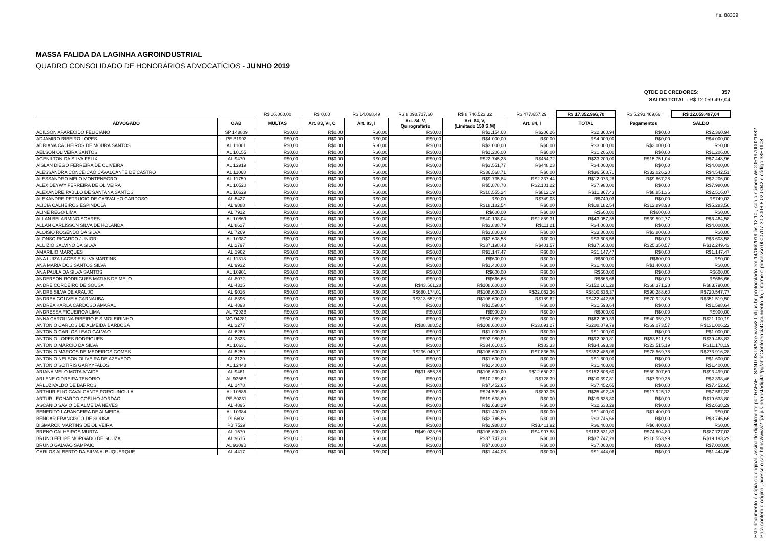fls. 88309
MASSA FALIDA DA LAGINHA AGROINDUSTRIAL
QUADRO CONSOLIDADO DE HONORÁRIOS ADVOCATÍCIOS - JUNHO 2019
QTDE DE CREDORES: 357
SALDO TOTAL : R$ 12.059.497,04
| | | R$ 16.000,00 | R$ 0,00 | R$ 14.068,49 | R$ 8.098.717,60 | R$ 8.746.523,32 | R$ 477.657,29 | R$ 17.352.966,70 | R$ 5.293.469,66 | R$ 12.059.497,04 |
| ADVOGADO | OAB | MULTAS | Art. 83, VI, C | Art. 83, I | Art. 84, V, Quirografário | Art. 84, V, (Limitado 150 S.M) | Art. 84, I | TOTAL | Pagamentos | SALDO |
| ADILSON APARECIDO FELICIANO | SP 148809 | R$0,00 | R$0,00 | R$0,00 | R$0,00 | R$2.154,68 | R$206,26 | R$2.360,94 | R$0,00 | R$2.360,94 |
| ADJAMIRO RIBEIRO LOPES | PE 31992 | R$0,00 | R$0,00 | R$0,00 | R$0,00 | R$4.000,00 | R$0,00 | R$4.000,00 | R$0,00 | R$4.000,00 |
| ADRIANA CALHEIROS DE MOURA SANTOS | AL 11061 | R$0,00 | R$0,00 | R$0,00 | R$0,00 | R$3.000,00 | R$0,00 | R$3.000,00 | R$3.000,00 | R$0,00 |
| AELSON OLIVEIRA SANTOS | AL 10155 | R$0,00 | R$0,00 | R$0,00 | R$0,00 | R$1.206,00 | R$0,00 | R$1.206,00 | R$0,00 | R$1.206,00 |
| AGENILTON DA SILVA FELIX | AL 9470 | R$0,00 | R$0,00 | R$0,00 | R$0,00 | R$22.745,28 | R$454,72 | R$23.200,00 | R$15.751,04 | R$7.448,96 |
| AISLAN DIEGO FERREIRA DE OLIVEIRA | AL 12919 | R$0,00 | R$0,00 | R$0,00 | R$0,00 | R$3.551,77 | R$448,23 | R$4.000,00 | R$0,00 | R$4.000,00 |
| ALESSANDRA CONCEICAO CAVALCANTE DE CASTRO | AL 11068 | R$0,00 | R$0,00 | R$0,00 | R$0,00 | R$36.568,71 | R$0,00 | R$36.568,71 | R$32.026,20 | R$4.542,51 |
| ALESSANDRO MELO MONTENEGRO | AL 11759 | R$0,00 | R$0,00 | R$0,00 | R$0,00 | R$9.735,84 | R$2.337,44 | R$12.073,28 | R$9.867,28 | R$2.206,00 |
| ALEX DEYWY FERREIRA DE OLIVEIRA | AL 10520 | R$0,00 | R$0,00 | R$0,00 | R$0,00 | R$5.878,78 | R$2.101,22 | R$7.980,00 | R$0,00 | R$7.980,00 |
| ALEXANDRE PABLLO DE SANTANA SANTOS | AL 10629 | R$0,00 | R$0,00 | R$0,00 | R$0,00 | R$10.555,24 | R$812,19 | R$11.367,43 | R$8.851,36 | R$2.516,07 |
| ALEXANDRE PETRUCIO DE CARVALHO CARDOSO | AL 5427 | R$0,00 | R$0,00 | R$0,00 | R$0,00 | R$0,00 | R$749,03 | R$749,03 | R$0,00 | R$749,03 |
| ALICIA CALHEIROS ESPINDOLA | AL 9888 | R$0,00 | R$0,00 | R$0,00 | R$0,00 | R$18.182,54 | R$0,00 | R$18.182,54 | R$12.898,98 | R$5.283,56 |
| ALINE REGO LIMA | AL 7912 | R$0,00 | R$0,00 | R$0,00 | R$0,00 | R$600,00 | R$0,00 | R$600,00 | R$600,00 | R$0,00 |
| ALLAN BELARMINO SOARES | AL 10869 | R$0,00 | R$0,00 | R$0,00 | R$0,00 | R$40.198,04 | R$2.859,31 | R$43.057,35 | R$39.592,77 | R$3.464,58 |
| ALLAN CARLISSON SILVA DE HOLANDA | AL 8627 | R$0,00 | R$0,00 | R$0,00 | R$0,00 | R$3.888,79 | R$111,21 | R$4.000,00 | R$0,00 | R$4.000,00 |
| ALOISIO ROSENDO DA SILVA | AL 7269 | R$0,00 | R$0,00 | R$0,00 | R$0,00 | R$3.800,00 | R$0,00 | R$3.800,00 | R$3.800,00 | R$0,00 |
| ALONSO RICARDO JUNIOR | AL 10387 | R$0,00 | R$0,00 | R$0,00 | R$0,00 | R$3.608,58 | R$0,00 | R$3.608,58 | R$0,00 | R$3.608,58 |
| ALUIZIO SALVINO DA SILVA | AL 2797 | R$0,00 | R$0,00 | R$0,00 | R$0,00 | R$37.198,43 | R$401,57 | R$37.600,00 | R$25.350,57 | R$12.249,43 |
| AMARILIO MARQUES | AL 1962 | R$0,00 | R$0,00 | R$0,00 | R$0,00 | R$1.147,47 | R$0,00 | R$1.147,47 | R$0,00 | R$1.147,47 |
| ANA LUIZA LAGES E SILVA MARTINS | AL 11318 | R$0,00 | R$0,00 | R$0,00 | R$0,00 | R$600,00 | R$0,00 | R$600,00 | R$600,00 | R$0,00 |
| ANA MARIA DOS SANTOS SILVA | AL 9932 | R$0,00 | R$0,00 | R$0,00 | R$0,00 | R$1.400,00 | R$0,00 | R$1.400,00 | R$1.400,00 | R$0,00 |
| ANA PAULA DA SILVA SANTOS | AL 10901 | R$0,00 | R$0,00 | R$0,00 | R$0,00 | R$600,00 | R$0,00 | R$600,00 | R$0,00 | R$600,00 |
| ANDERSON RODRIGUES MATIAS DE MELO | AL 8072 | R$0,00 | R$0,00 | R$0,00 | R$0,00 | R$666,66 | R$0,00 | R$666,66 | R$0,00 | R$666,66 |
| ANDRE CORDEIRO DE SOUSA | AL 4315 | R$0,00 | R$0,00 | R$0,00 | R$43.561,28 | R$108.600,00 | R$0,00 | R$152.161,28 | R$68.371,28 | R$83.790,00 |
| ANDRE SILVA DE ARAUJO | AL 9016 | R$0,00 | R$0,00 | R$0,00 | R$680.174,01 | R$108.600,00 | R$22.062,36 | R$810.836,37 | R$90.288,60 | R$720.547,77 |
| ANDREA GOUVEIA CARNAUBA | AL 8396 | R$0,00 | R$0,00 | R$0,00 | R$313.652,93 | R$108.600,00 | R$189,62 | R$422.442,55 | R$70.923,05 | R$351.519,50 |
| ANDREA KARLA CARDOSO AMARAL | AL 4893 | R$0,00 | R$0,00 | R$0,00 | R$0,00 | R$1.598,64 | R$0,00 | R$1.598,64 | R$0,00 | R$1.598,64 |
| ANDRESSA FIGUEIROA LIMA | AL 7293B | R$0,00 | R$0,00 | R$0,00 | R$0,00 | R$900,00 | R$0,00 | R$900,00 | R$0,00 | R$900,00 |
| ANNA CAROLINA RIBEIRO E S MOLEIRINHO | MG 94281 | R$0,00 | R$0,00 | R$0,00 | R$0,00 | R$62.059,39 | R$0,00 | R$62.059,39 | R$40.959,20 | R$21.100,19 |
| ANTONIO CARLOS DE ALMEIDA BARBOSA | AL 3277 | R$0,00 | R$0,00 | R$0,00 | R$88.388,52 | R$108.600,00 | R$3.091,27 | R$200.079,79 | R$69.073,57 | R$131.006,22 |
| ANTONIO CARLOS LEAO GALVAO | AL 6260 | R$0,00 | R$0,00 | R$0,00 | R$0,00 | R$1.000,00 | R$0,00 | R$1.000,00 | R$0,00 | R$1.000,00 |
| ANTONIO LOPES RODRIGUES | AL 2823 | R$0,00 | R$0,00 | R$0,00 | R$0,00 | R$92.980,81 | R$0,00 | R$92.980,81 | R$53.511,98 | R$39.468,83 |
| ANTONIO MARCIO DA SILVA | AL 10631 | R$0,00 | R$0,00 | R$0,00 | R$0,00 | R$34.610,05 | R$83,33 | R$34.693,38 | R$23.515,19 | R$11.178,19 |
| ANTONIO MARCOS DE MEDEIROS GOMES | AL 5250 | R$0,00 | R$0,00 | R$0,00 | R$236.049,71 | R$108.600,00 | R$7.836,35 | R$352.486,06 | R$78.569,78 | R$273.916,28 |
| ANTONIO NELSON OLIVEIRA DE AZEVEDO | AL 2129 | R$0,00 | R$0,00 | R$0,00 | R$0,00 | R$1.600,00 | R$0,00 | R$1.600,00 | R$0,00 | R$1.600,00 |
| ANTONIO SOTIRIS GARYYFALOS | AL 12448 | R$0,00 | R$0,00 | R$0,00 | R$0,00 | R$1.400,00 | R$0,00 | R$1.400,00 | R$0,00 | R$1.400,00 |
| ARIANA MELO MOTA ATAIDE | AL 9461 | R$0,00 | R$0,00 | R$0,00 | R$31.556,38 | R$108.600,00 | R$12.650,22 | R$152.806,60 | R$59.307,60 | R$93.499,00 |
| ARLENE CIDREIRA TENORIO | AL 9356B | R$0,00 | R$0,00 | R$0,00 | R$0,00 | R$10.269,42 | R$128,39 | R$10.397,81 | R$7.999,35 | R$2.398,46 |
| ARLUZIVALDO DE BARROS | AL 1478 | R$0,00 | R$0,00 | R$0,00 | R$0,00 | R$7.452,65 | R$0,00 | R$7.452,65 | R$0,00 | R$7.452,65 |
| ARTHUR ELIO CAVALCANTE PORCIUNCULA | AL 10585 | R$0,00 | R$0,00 | R$0,00 | R$0,00 | R$24.599,40 | R$893,05 | R$25.492,45 | R$17.925,12 | R$7.567,33 |
| ARTUR LEONARDO COELHO JORDAO | PE 30231 | R$0,00 | R$0,00 | R$0,00 | R$0,00 | R$19.638,80 | R$0,00 | R$19.638,80 | R$0,00 | R$19.638,80 |
| ASCANIO SAVIO DE ALMEIDA NEVES | AL 4895 | R$0,00 | R$0,00 | R$0,00 | R$0,00 | R$2.638,29 | R$0,00 | R$2.638,29 | R$0,00 | R$2.638,29 |
| BENEDITO LARANGEIRA DE ALMEIDA | AL 10384 | R$0,00 | R$0,00 | R$0,00 | R$0,00 | R$1.400,00 | R$0,00 | R$1.400,00 | R$1.400,00 | R$0,00 |
| BENOAR FRANCISCO DE SOUSA | PI 6602 | R$0,00 | R$0,00 | R$0,00 | R$0,00 | R$3.746,66 | R$0,00 | R$3.746,66 | R$0,00 | R$3.746,66 |
| BISMARCK MARTINS DE OLIVEIRA | PB 7529 | R$0,00 | R$0,00 | R$0,00 | R$0,00 | R$2.988,08 | R$3.411,92 | R$6.400,00 | R$6.400,00 | R$0,00 |
| BRENO CALHEIROS MURTA | AL 1570 | R$0,00 | R$0,00 | R$0,00 | R$49.023,95 | R$108.600,00 | R$4.907,88 | R$162.531,83 | R$74.804,80 | R$87.727,03 |
| BRUNO FELIPE MORGADO DE SOUZA | AL 9615 | R$0,00 | R$0,00 | R$0,00 | R$0,00 | R$37.747,28 | R$0,00 | R$37.747,28 | R$18.553,99 | R$19.193,29 |
| BRUNO GALVAO SAMPAIO | AL 9309B | R$0,00 | R$0,00 | R$0,00 | R$0,00 | R$7.000,00 | R$0,00 | R$7.000,00 | R$0,00 | R$7.000,00 |
| CARLOS ALBERTO DA SILVA ALBUQUERQUE | AL 4417 | R$0,00 | R$0,00 | R$0,00 | R$0,00 | R$1.444,06 | R$0,00 | R$1.444,06 | R$0,00 | R$1.444,06 |
Este documento é cópia do original, assinado digitalmente por RAFAEL SANTOS DIAS e www2.tjal.jus.br, protocolado em 14/06/2019 às 12:10 , sob o número WCOR19700021882
Para conferir o original, acesse o site https://www2.tjal.jus.br/pastadigital/pg/abrirConferenciaDocumento.do, informe o processo 0000707-30.2008.8.02.0042 e código 38E9108.